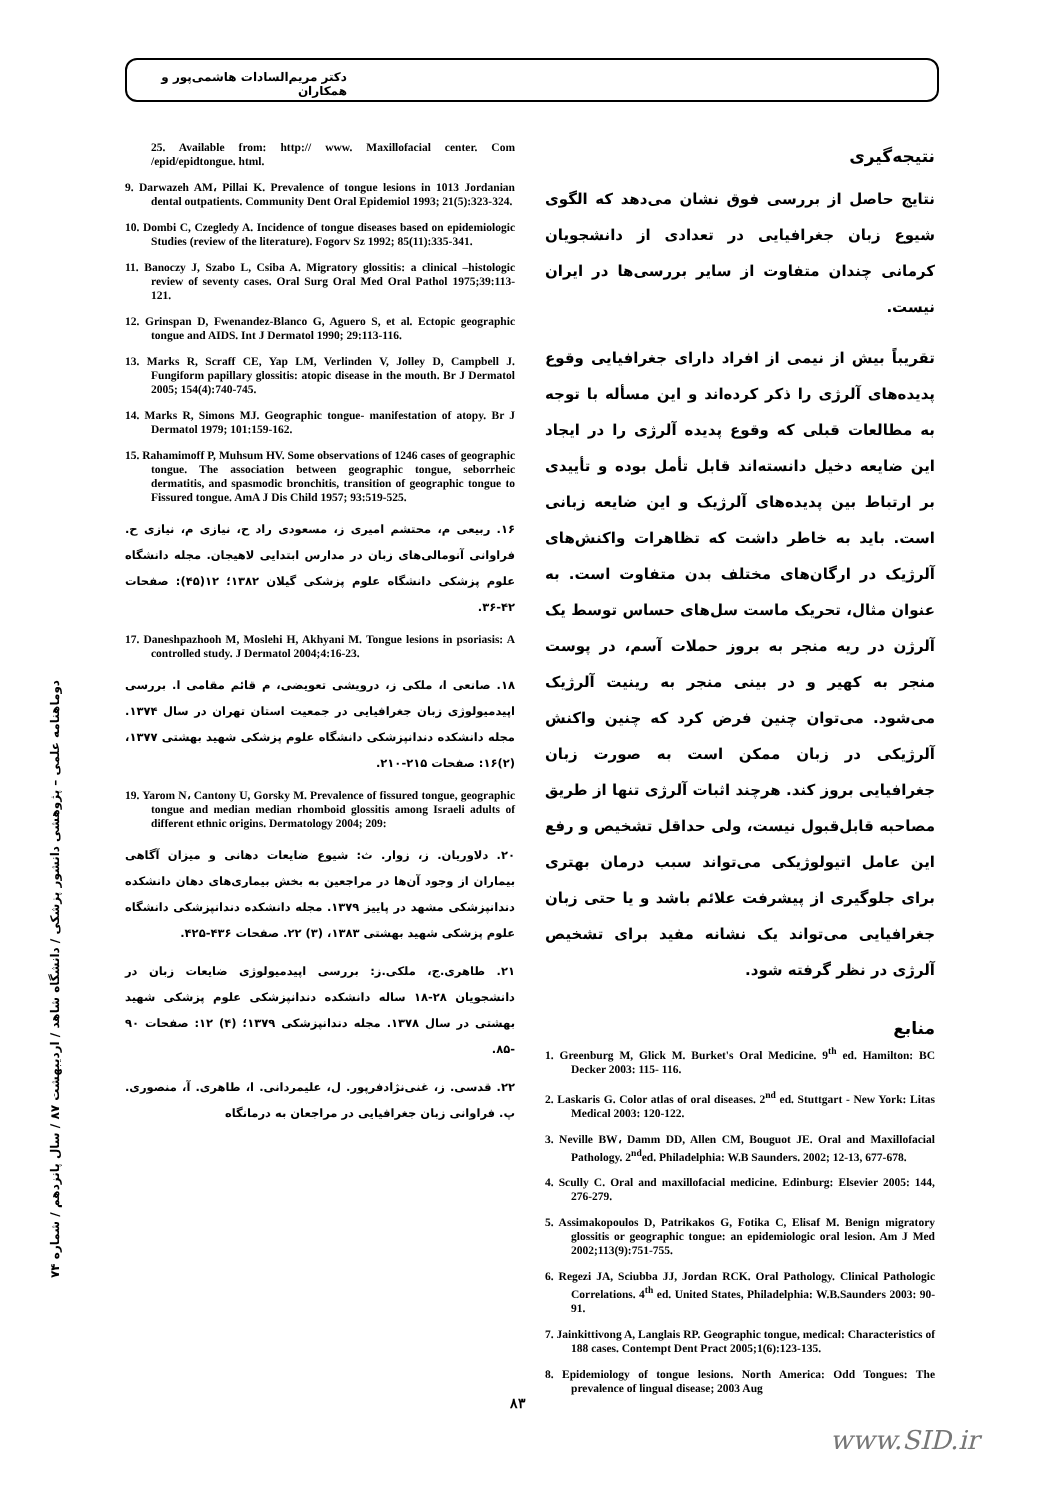دکتر مریم‌السادات هاشمی‌پور و همکاران
نتیجه‌گیری
نتایج حاصل از بررسی فوق نشان می‌دهد که الگوی شیوع زبان جغرافیایی در تعدادی از دانشجویان کرمانی چندان متفاوت از سایر بررسی‌ها در ایران نیست.
تقریباً بیش از نیمی از افراد دارای جغرافیایی وقوع پدیده‌های آلرژی را ذکر کرده‌اند و این مسأله با توجه به مطالعات قبلی که وقوع پدیده آلرژی را در ایجاد این ضایعه دخیل دانسته‌اند قابل تأمل بوده و تأییدی بر ارتباط بین پدیده‌های آلرژیک و این ضایعه زبانی است. باید به خاطر داشت که تظاهرات واکنش‌های آلرژیک در ارگان‌های مختلف بدن متفاوت است. به عنوان مثال، تحریک ماست سل‌های حساس توسط یک آلرژن در ریه منجر به بروز حملات آسم، در پوست منجر به کهیر و در بینی منجر به رینیت آلرژیک می‌شود. می‌توان چنین فرض کرد که چنین واکنش آلرژیکی در زبان ممکن است به صورت زبان جغرافیایی بروز کند. هرچند اثبات آلرژی تنها از طریق مصاحبه قابل‌قبول نیست، ولی حداقل تشخیص و رفع این عامل اتیولوژیکی می‌تواند سبب درمان بهتری برای جلوگیری از پیشرفت علائم باشد و یا حتی زبان جغرافیایی می‌تواند یک نشانه مفید برای تشخیص آلرژی در نظر گرفته شود.
منابع
1. Greenburg M, Glick M. Burket's Oral Medicine. 9<sup>th</sup> ed. Hamilton: BC Decker 2003: 115- 116.
2. Laskaris G. Color atlas of oral diseases. 2<sup>nd</sup> ed. Stuttgart - New York: Litas Medical 2003: 120-122.
3. Neville BW، Damm DD, Allen CM, Bouguot JE. Oral and Maxillofacial Pathology. 2<sup>nd</sup>ed. Philadelphia: W.B Saunders. 2002; 12-13, 677-678.
4. Scully C. Oral and maxillofacial medicine. Edinburg: Elsevier 2005: 144, 276-279.
5. Assimakopoulos D, Patrikakos G, Fotika C, Elisaf M. Benign migratory glossitis or geographic tongue: an epidemiologic oral lesion. Am J Med 2002;113(9):751-755.
6. Regezi JA, Sciubba JJ, Jordan RCK. Oral Pathology. Clinical Pathologic Correlations. 4<sup>th</sup> ed. United States, Philadelphia: W.B.Saunders 2003: 90-91.
7. Jainkittivong A, Langlais RP. Geographic tongue, medical: Characteristics of 188 cases. Contempt Dent Pract 2005;1(6):123-135.
8. Epidemiology of tongue lesions. North America: Odd Tongues: The prevalence of lingual disease; 2003 Aug
25. Available from: http:// www. Maxillofacial center. Com /epid/epidtongue. html.
9. Darwazeh AM، Pillai K. Prevalence of tongue lesions in 1013 Jordanian dental outpatients. Community Dent Oral Epidemiol 1993; 21(5):323-324.
10. Dombi C, Czegledy A. Incidence of tongue diseases based on epidemiologic Studies (review of the literature). Fogorv Sz 1992; 85(11):335-341.
11. Banoczy J, Szabo L, Csiba A. Migratory glossitis: a clinical –histologic review of seventy cases. Oral Surg Oral Med Oral Pathol 1975;39:113-121.
12. Grinspan D, Fwenandez-Blanco G, Aguero S, et al. Ectopic geographic tongue and AIDS. Int J Dermatol 1990; 29:113-116.
13. Marks R, Scraff CE, Yap LM, Verlinden V, Jolley D, Campbell J. Fungiform papillary glossitis: atopic disease in the mouth. Br J Dermatol 2005; 154(4):740-745.
14. Marks R, Simons MJ. Geographic tongue- manifestation of atopy. Br J Dermatol 1979; 101:159-162.
15. Rahamimoff P, Muhsum HV. Some observations of 1246 cases of geographic tongue. The association between geographic tongue, seborrheic dermatitis, and spasmodic bronchitis, transition of geographic tongue to Fissured tongue. AmA J Dis Child 1957; 93:519-525.
۱۶. ربیعی م، محتشم امیری ز، مسعودی راد ح، نیازی م، نیازی ح. فراوانی آنومالی‌های زبان در مدارس ابتدایی لاهیجان. مجله دانشگاه علوم پزشکی دانشگاه علوم پزشکی گیلان ۱۳۸۲؛ ۱۲(۴۵): صفحات ۴۲-۳۶.
17. Daneshpazhooh M, Moslehi H, Akhyani M. Tongue lesions in psoriasis: A controlled study. J Dermatol 2004;4:16-23.
۱۸. صانعی ا، ملکی ز، درویشی تعویضی، م قائم مقامی ا. بررسی اپیدمیولوژی زبان جغرافیایی در جمعیت استان تهران در سال ۱۳۷۴. مجله دانشکده دندانپزشکی دانشگاه علوم پزشکی شهید بهشتی ۱۳۷۷، (۲)۱۶: صفحات ۲۱۵-۲۱۰.
19. Yarom N، Cantony U, Gorsky M. Prevalence of fissured tongue, geographic tongue and median median rhomboid glossitis among Israeli adults of different ethnic origins. Dermatology 2004; 209:
۲۰. دلاوریان. ز، زوار. ث: شیوع ضایعات دهانی و میزان آگاهی بیماران از وجود آن‌ها در مراجعین به بخش بیماری‌های دهان دانشکده دندانپزشکی مشهد در پاییز ۱۳۷۹. مجله دانشکده دندانپزشکی دانشگاه علوم پزشکی شهید بهشتی ۱۳۸۳، (۳) ۲۲. صفحات ۴۳۶-۴۲۵.
۲۱. طاهری.ج، ملکی.ز: بررسی اپیدمیولوژی ضایعات زبان در دانشجویان ۲۸-۱۸ ساله دانشکده دندانپزشکی علوم پزشکی شهید بهشتی در سال ۱۳۷۸. مجله دندانپزشکی ۱۳۷۹؛ (۴) ۱۲: صفحات ۹۰ -۸۵.
۲۲. قدسی. ز، غنی‌نژادفرپور. ل، علیمردانی. ا، طاهری. آ، منصوری. پ. فراوانی زبان جغرافیایی در مراجعان به درمانگاه
دوماهنامه علمی – پژوهشی دانشور پزشکی / دانشگاه شاهد / اردیبهشت ۸۷ / سال پانزدهم / شماره ۷۴
۸۳
www.SID.ir